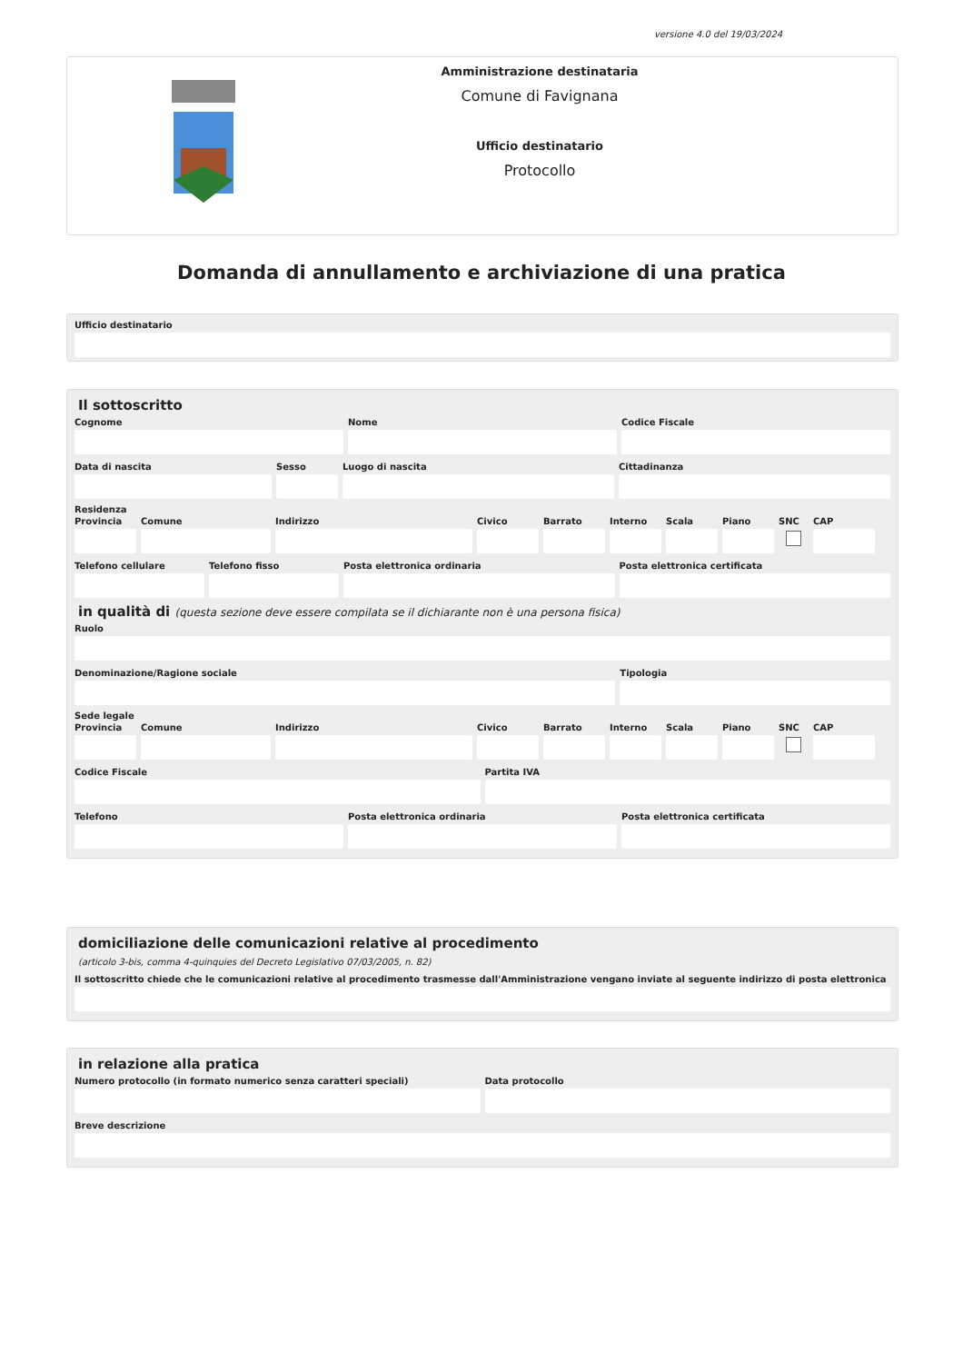versione 4.0 del 19/03/2024
Amministrazione destinataria
Comune di Favignana
Ufficio destinatario
Protocollo
Domanda di annullamento e archiviazione di una pratica
Ufficio destinatario
Il sottoscritto
Cognome Nome Codice Fiscale
Data di nascita Sesso Luogo di nascita Cittadinanza
Residenza
Provincia
Comune Indirizzo Civico Barrato Interno
Scala Piano SNC CAP
Telefono cellulare
Telefono fisso Posta elettronica ordinaria Posta elettronica certificata
in qualità di (questa sezione deve essere compilata se il dichiarante non è una persona fisica)
Ruolo
Denominazione/Ragione sociale Tipologia
Sede legale
Provincia
Comune Indirizzo Civico Barrato Interno
Scala Piano SNC CAP
Codice Fiscale Partita IVA
Telefono Posta elettronica ordinaria Posta elettronica certificata
domiciliazione delle comunicazioni relative al procedimento
(articolo 3-bis, comma 4-quinquies del Decreto Legislativo 07/03/2005, n. 82)
Il sottoscritto chiede che le comunicazioni relative al procedimento trasmesse dall'Amministrazione vengano inviate al seguente indirizzo di posta elettronica
in relazione alla pratica
Numero protocollo (in formato numerico senza caratteri speciali)
Data protocollo
Breve descrizione